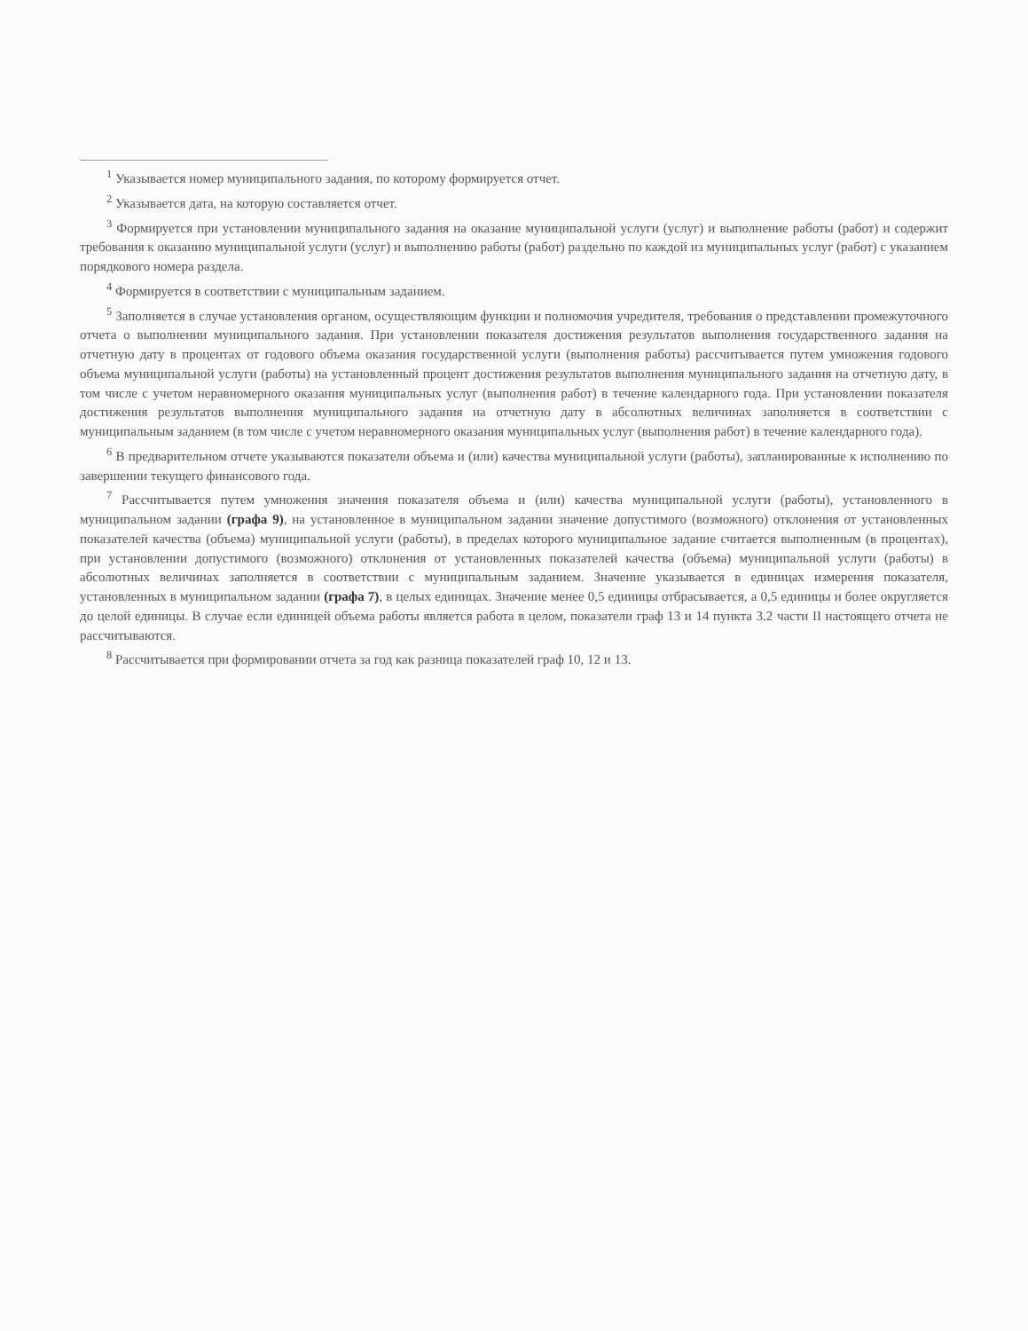<sup>1</sup> Указывается номер муниципального задания, по которому формируется отчет.
<sup>2</sup> Указывается дата, на которую составляется отчет.
<sup>3</sup> Формируется при установлении муниципального задания на оказание муниципальной услуги (услуг) и выполнение работы (работ) и содержит требования к оказанию муниципальной услуги (услуг) и выполнению работы (работ) раздельно по каждой из муниципальных услуг (работ) с указанием порядкового номера раздела.
<sup>4</sup> Формируется в соответствии с муниципальным заданием.
<sup>5</sup> Заполняется в случае установления органом, осуществляющим функции и полномочия учредителя, требования о представлении промежуточного отчета о выполнении муниципального задания. При установлении показателя достижения результатов выполнения государственного задания на отчетную дату в процентах от годового объема оказания государственной услуги (выполнения работы) рассчитывается путем умножения годового объема муниципальной услуги (работы) на установленный процент достижения результатов выполнения муниципального задания на отчетную дату, в том числе с учетом неравномерного оказания муниципальных услуг (выполнения работ) в течение календарного года. При установлении показателя достижения результатов выполнения муниципального задания на отчетную дату в абсолютных величинах заполняется в соответствии с муниципальным заданием (в том числе с учетом неравномерного оказания муниципальных услуг (выполнения работ) в течение календарного года).
<sup>6</sup> В предварительном отчете указываются показатели объема и (или) качества муниципальной услуги (работы), запланированные к исполнению по завершении текущего финансового года.
<sup>7</sup> Рассчитывается путем умножения значения показателя объема и (или) качества муниципальной услуги (работы), установленного в муниципальном задании (графа 9), на установленное в муниципальном задании значение допустимого (возможного) отклонения от установленных показателей качества (объема) муниципальной услуги (работы), в пределах которого муниципальное задание считается выполненным (в процентах), при установлении допустимого (возможного) отклонения от установленных показателей качества (объема) муниципальной услуги (работы) в абсолютных величинах заполняется в соответствии с муниципальным заданием. Значение указывается в единицах измерения показателя, установленных в муниципальном задании (графа 7), в целых единицах. Значение менее 0,5 единицы отбрасывается, а 0,5 единицы и более округляется до целой единицы. В случае если единицей объема работы является работа в целом, показатели граф 13 и 14 пункта 3.2 части II настоящего отчета не рассчитываются.
<sup>8</sup> Рассчитывается при формировании отчета за год как разница показателей граф 10, 12 и 13.